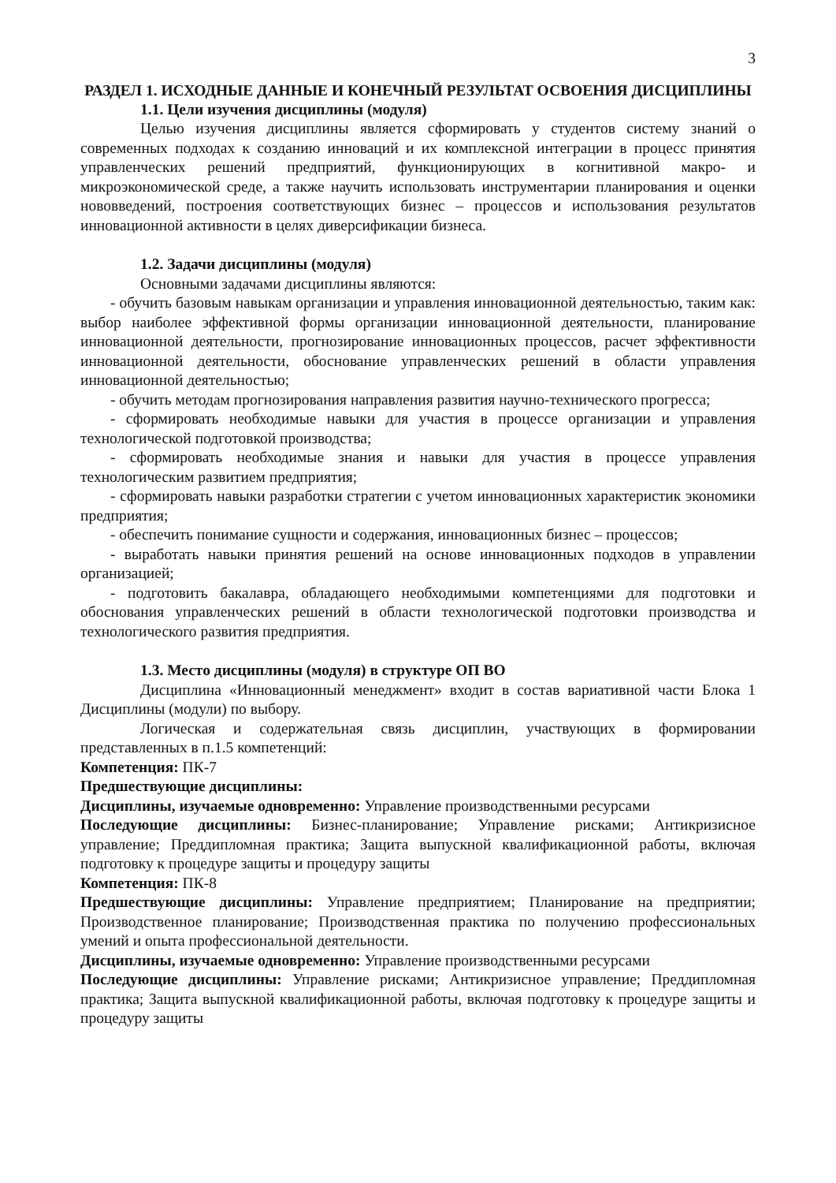3
РАЗДЕЛ 1. ИСХОДНЫЕ ДАННЫЕ И КОНЕЧНЫЙ РЕЗУЛЬТАТ ОСВОЕНИЯ ДИСЦИПЛИНЫ
1.1. Цели изучения дисциплины (модуля)
Целью изучения дисциплины является сформировать у студентов систему знаний о современных подходах к созданию инноваций и их комплексной интеграции в процесс принятия управленческих решений предприятий, функционирующих в когнитивной макро- и микроэкономической среде, а также научить использовать инструментарии планирования и оценки нововведений, построения соответствующих бизнес – процессов и использования результатов инновационной активности в целях диверсификации бизнеса.
1.2. Задачи дисциплины (модуля)
Основными задачами дисциплины являются:
- обучить базовым навыкам организации и управления инновационной деятельностью, таким как: выбор наиболее эффективной формы организации инновационной деятельности, планирование инновационной деятельности, прогнозирование инновационных процессов, расчет эффективности инновационной деятельности, обоснование управленческих решений в области управления инновационной деятельностью;
- обучить методам прогнозирования направления развития научно-технического прогресса;
- сформировать необходимые навыки для участия в процессе организации и управления технологической подготовкой производства;
- сформировать необходимые знания и навыки для участия в процессе управления технологическим развитием предприятия;
- сформировать навыки разработки стратегии с учетом инновационных характеристик экономики предприятия;
- обеспечить понимание сущности и содержания, инновационных бизнес – процессов;
- выработать навыки принятия решений на основе инновационных подходов в управлении организацией;
- подготовить бакалавра, обладающего необходимыми компетенциями для подготовки и обоснования управленческих решений в области технологической подготовки производства и технологического развития предприятия.
1.3. Место дисциплины (модуля) в структуре ОП ВО
Дисциплина «Инновационный менеджмент» входит в состав вариативной части Блока 1 Дисциплины (модули) по выбору.
Логическая и содержательная связь дисциплин, участвующих в формировании представленных в п.1.5 компетенций:
Компетенция: ПК-7
Предшествующие дисциплины:
Дисциплины, изучаемые одновременно: Управление производственными ресурсами
Последующие дисциплины: Бизнес-планирование; Управление рисками; Антикризисное управление; Преддипломная практика; Защита выпускной квалификационной работы, включая подготовку к процедуре защиты и процедуру защиты
Компетенция: ПК-8
Предшествующие дисциплины: Управление предприятием; Планирование на предприятии; Производственное планирование; Производственная практика по получению профессиональных умений и опыта профессиональной деятельности.
Дисциплины, изучаемые одновременно: Управление производственными ресурсами
Последующие дисциплины: Управление рисками; Антикризисное управление; Преддипломная практика; Защита выпускной квалификационной работы, включая подготовку к процедуре защиты и процедуру защиты